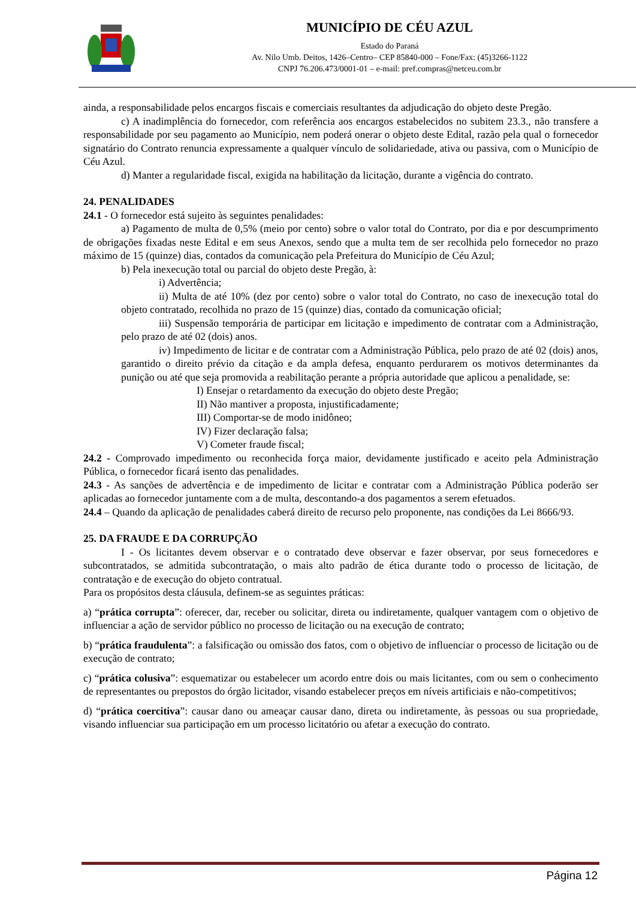MUNICÍPIO DE CÉU AZUL
Estado do Paraná
Av. Nilo Umb. Deitos, 1426–Centro– CEP 85840-000 – Fone/Fax: (45)3266-1122
CNPJ 76.206.473/0001-01 – e-mail: pref.compras@netceu.com.br
ainda, a responsabilidade pelos encargos fiscais e comerciais resultantes da adjudicação do objeto deste Pregão.
c) A inadimplência do fornecedor, com referência aos encargos estabelecidos no subitem 23.3., não transfere a responsabilidade por seu pagamento ao Município, nem poderá onerar o objeto deste Edital, razão pela qual o fornecedor signatário do Contrato renuncia expressamente a qualquer vínculo de solidariedade, ativa ou passiva, com o Município de Céu Azul.
d) Manter a regularidade fiscal, exigida na habilitação da licitação, durante a vigência do contrato.
24. PENALIDADES
24.1 - O fornecedor está sujeito às seguintes penalidades:
a) Pagamento de multa de 0,5% (meio por cento) sobre o valor total do Contrato, por dia e por descumprimento de obrigações fixadas neste Edital e em seus Anexos, sendo que a multa tem de ser recolhida pelo fornecedor no prazo máximo de 15 (quinze) dias, contados da comunicação pela Prefeitura do Município de Céu Azul;
b) Pela inexecução total ou parcial do objeto deste Pregão, à:
i) Advertência;
ii) Multa de até 10% (dez por cento) sobre o valor total do Contrato, no caso de inexecução total do objeto contratado, recolhida no prazo de 15 (quinze) dias, contado da comunicação oficial;
iii) Suspensão temporária de participar em licitação e impedimento de contratar com a Administração, pelo prazo de até 02 (dois) anos.
iv) Impedimento de licitar e de contratar com a Administração Pública, pelo prazo de até 02 (dois) anos, garantido o direito prévio da citação e da ampla defesa, enquanto perdurarem os motivos determinantes da punição ou até que seja promovida a reabilitação perante a própria autoridade que aplicou a penalidade, se:
I) Ensejar o retardamento da execução do objeto deste Pregão;
II) Não mantiver a proposta, injustificadamente;
III) Comportar-se de modo inidôneo;
IV) Fizer declaração falsa;
V) Cometer fraude fiscal;
24.2 - Comprovado impedimento ou reconhecida força maior, devidamente justificado e aceito pela Administração Pública, o fornecedor ficará isento das penalidades.
24.3 - As sanções de advertência e de impedimento de licitar e contratar com a Administração Pública poderão ser aplicadas ao fornecedor juntamente com a de multa, descontando-a dos pagamentos a serem efetuados.
24.4 – Quando da aplicação de penalidades caberá direito de recurso pelo proponente, nas condições da Lei 8666/93.
25. DA FRAUDE E DA CORRUPÇÃO
I - Os licitantes devem observar e o contratado deve observar e fazer observar, por seus fornecedores e subcontratados, se admitida subcontratação, o mais alto padrão de ética durante todo o processo de licitação, de contratação e de execução do objeto contratual.
Para os propósitos desta cláusula, definem-se as seguintes práticas:
a) “prática corrupta”: oferecer, dar, receber ou solicitar, direta ou indiretamente, qualquer vantagem com o objetivo de influenciar a ação de servidor público no processo de licitação ou na execução de contrato;
b) “prática fraudulenta”: a falsificação ou omissão dos fatos, com o objetivo de influenciar o processo de licitação ou de execução de contrato;
c) “prática colusiva”: esquematizar ou estabelecer um acordo entre dois ou mais licitantes, com ou sem o conhecimento de representantes ou prepostos do órgão licitador, visando estabelecer preços em níveis artificiais e não-competitivos;
d) “prática coercitiva”: causar dano ou ameaçar causar dano, direta ou indiretamente, às pessoas ou sua propriedade, visando influenciar sua participação em um processo licitatório ou afetar a execução do contrato.
Página 12